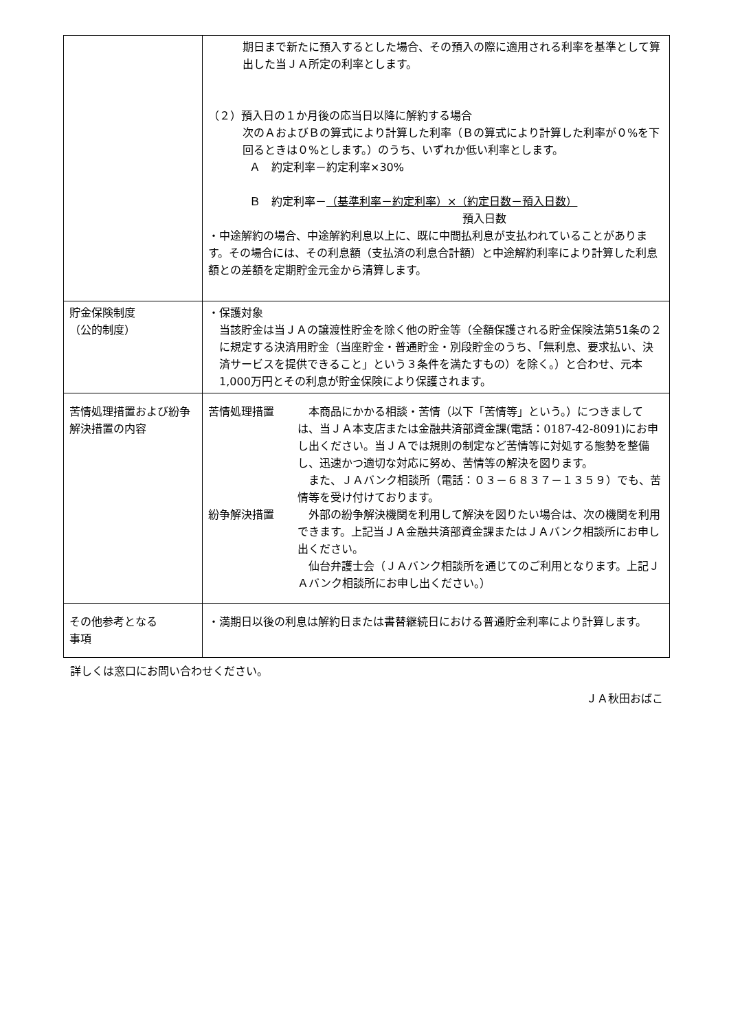| | 期日まで新たに預入するとした場合、その預入の際に適用される利率を基準として算出した当ＪＡ所定の利率とします。 （２）預入日の１か月後の応当日以降に解約する場合 次のＡおよびＢの算式により計算した利率（Ｂの算式により計算した利率が０%を下回るときは０%とします。）のうち、いずれか低い利率とします。 Ａ 約定利率－約定利率×30% Ｂ 約定利率－ （基準利率－約定利率）×（約定日数－預入日数） 預入日数 ・中途解約の場合、中途解約利息以上に、既に中間払利息が支払われていることがあります。その場合には、その利息額（支払済の利息合計額）と中途解約利率により計算した利息額との差額を定期貯金元金から清算します。 |
| 貯金保険制度 （公的制度） | ・保護対象 当該貯金は当ＪＡの譲渡性貯金を除く他の貯金等（全額保護される貯金保険法第51条の２に規定する決済用貯金（当座貯金・普通貯金・別段貯金のうち、「無利息、要求払い、決済サービスを提供できること」という３条件を満たすもの）を除く。）と合わせ、元本1,000万円とその利息が貯金保険により保護されます。 |
| 苦情処理措置および紛争解決措置の内容 | 苦情処理措置 本商品にかかる相談・苦情（以下「苦情等」という。）につきましては、当ＪＡ本支店または金融共済部資金課(電話：0187-42-8091)にお申し出ください。当ＪＡでは規則の制定など苦情等に対処する態勢を整備し、迅速かつ適切な対応に努め、苦情等の解決を図ります。 また、ＪＡバンク相談所（電話：０３－６８３７－１３５９）でも、苦情等を受け付けております。 紛争解決措置 外部の紛争解決機関を利用して解決を図りたい場合は、次の機関を利用できます。上記当ＪＡ金融共済部資金課またはＪＡバンク相談所にお申し出ください。 仙台弁護士会（ＪＡバンク相談所を通じてのご利用となります。上記ＪＡバンク相談所にお申し出ください。） |
| その他参考となる 事項 | ・満期日以後の利息は解約日または書替継続日における普通貯金利率により計算します。 |
詳しくは窓口にお問い合わせください。
ＪＡ秋田おばこ